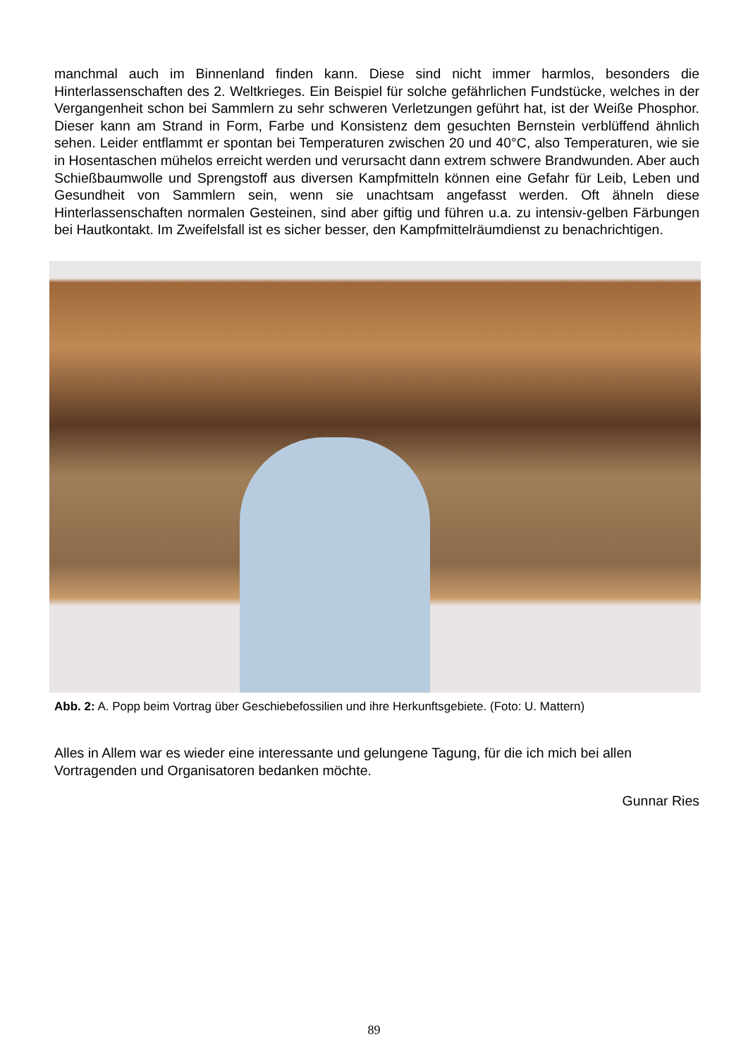manchmal auch im Binnenland finden kann. Diese sind nicht immer harmlos, besonders die Hinterlassenschaften des 2. Weltkrieges. Ein Beispiel für solche gefährlichen Fundstücke, welches in der Vergangenheit schon bei Sammlern zu sehr schweren Verletzungen geführt hat, ist der Weiße Phosphor. Dieser kann am Strand in Form, Farbe und Konsistenz dem gesuchten Bernstein verblüffend ähnlich sehen. Leider entflammt er spontan bei Temperaturen zwischen 20 und 40°C, also Temperaturen, wie sie in Hosentaschen mühelos erreicht werden und verursacht dann extrem schwere Brandwunden. Aber auch Schießbaumwolle und Sprengstoff aus diversen Kampfmitteln können eine Gefahr für Leib, Leben und Gesundheit von Sammlern sein, wenn sie unachtsam angefasst werden. Oft ähneln diese Hinterlassenschaften normalen Gesteinen, sind aber giftig und führen u.a. zu intensiv-gelben Färbungen bei Hautkontakt. Im Zweifelsfall ist es sicher besser, den Kampfmittelräumdienst zu benachrichtigen.
Abb. 2: A. Popp beim Vortrag über Geschiebefossilien und ihre Herkunftsgebiete. (Foto: U. Mattern)
Alles in Allem war es wieder eine interessante und gelungene Tagung, für die ich mich bei allen Vortragenden und Organisatoren bedanken möchte.
Gunnar Ries
89